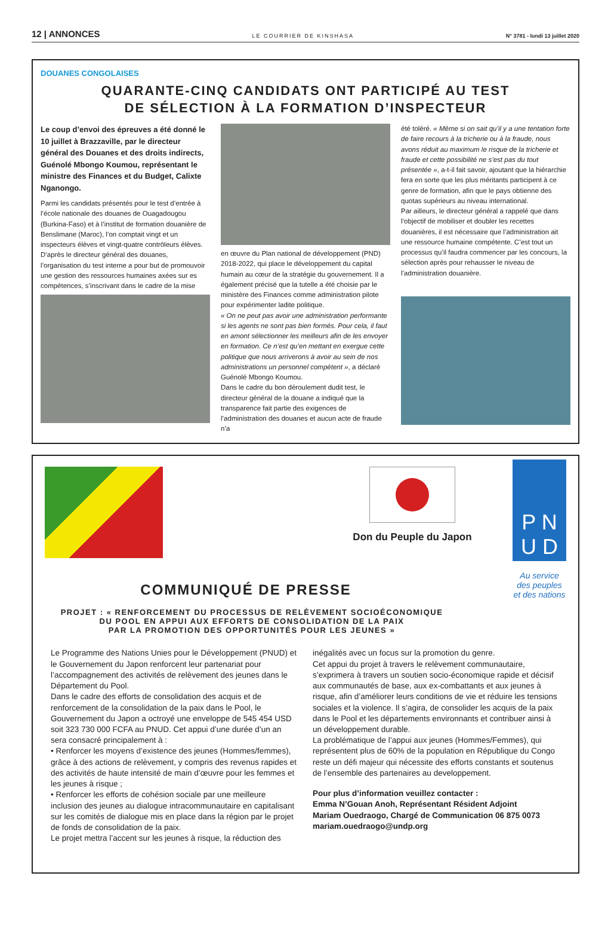12 | ANNONCES LE COURRIER DE KINSHASA N° 3781 - lundi 13 juillet 2020
DOUANES CONGOLAISES
QUARANTE-CINQ CANDIDATS ONT PARTICIPÉ AU TEST
DE SÉLECTION À LA FORMATION D’INSPECTEUR
Le coup d’envoi des épreuves a été donné le 10 juillet à Brazzaville, par le directeur général des Douanes et des droits indirects, Guénolé Mbongo Koumou, représentant le ministre des Finances et du Budget, Calixte Nganongo.
Parmi les candidats présentés pour le test d’entrée à l’école nationale des douanes de Ouagadougou (Burkina-Faso) et à l’institut de formation douanière de Benslimane (Maroc), l’on comptait vingt et un inspecteurs élèves et vingt-quatre contrôleurs élèves.
D’après le directeur général des douanes, l’organisation du test interne a pour but de promouvoir une gestion des ressources humaines axées sur es compétences, s’inscrivant dans le cadre de la mise
en œuvre du Plan national de développement (PND) 2018-2022, qui place le développement du capital humain au cœur de la stratégie du gouvernement. Il a également précisé que la tutelle a été choisie par le ministère des Finances comme administration pilote pour expérimenter ladite politique.
« On ne peut pas avoir une administration performante si les agents ne sont pas bien formés. Pour cela, il faut en amont sélectionner les meilleurs afin de les envoyer en formation. Ce n’est qu’en mettant en exergue cette politique que nous arriverons à avoir au sein de nos administrations un personnel compétent », a déclaré Guénolé Mbongo Koumou.
Dans le cadre du bon déroulement dudit test, le directeur général de la douane a indiqué que la transparence fait partie des exigences de l’administration des douanes et aucun acte de fraude n’a
été toléré. « Même si on sait qu’il y a une tentation forte de faire recours à la tricherie ou à la fraude, nous avons réduit au maximum le risque de la tricherie et fraude et cette possibilité ne s’est pas du tout présentée », a-t-il fait savoir, ajoutant que la hiérarchie fera en sorte que les plus méritants participent à ce genre de formation, afin que le pays obtienne des quotas supérieurs au niveau international.
Par ailleurs, le directeur général a rappelé que dans l’objectif de mobiliser et doubler les recettes douanières, il est nécessaire que l’administration ait une ressource humaine compétente. C’est tout un processus qu’il faudra commencer par les concours, la sélection après pour rehausser le niveau de l’administration douanière.
Don du Peuple du Japon
P N
U D
Au service
des peuples
et des nations
COMMUNIQUÉ DE PRESSE
PROJET : « RENFORCEMENT DU PROCESSUS DE RELÈVEMENT SOCIOÉCONOMIQUE
DU POOL EN APPUI AUX EFFORTS DE CONSOLIDATION DE LA PAIX
PAR LA PROMOTION DES OPPORTUNITÉS POUR LES JEUNES »
Le Programme des Nations Unies pour le Développement (PNUD) et le Gouvernement du Japon renforcent leur partenariat pour l’accompagnement des activités de relèvement des jeunes dans le Département du Pool.
Dans le cadre des efforts de consolidation des acquis et de renforcement de la consolidation de la paix dans le Pool, le Gouvernement du Japon a octroyé une enveloppe de 545 454 USD soit 323 730 000 FCFA au PNUD. Cet appui d’une durée d’un an sera consacré principalement à :
• Renforcer les moyens d’existence des jeunes (Hommes/femmes), grâce à des actions de relèvement, y compris des revenus rapides et des activités de haute intensité de main d’œuvre pour les femmes et les jeunes à risque ;
• Renforcer les efforts de cohésion sociale par une meilleure inclusion des jeunes au dialogue intracommunautaire en capitalisant sur les comités de dialogue mis en place dans la région par le projet de fonds de consolidation de la paix.
Le projet mettra l’accent sur les jeunes à risque, la réduction des
inégalités avec un focus sur la promotion du genre.
Cet appui du projet à travers le relèvement communautaire, s’exprimera à travers un soutien socio-économique rapide et décisif aux communautés de base, aux ex-combattants et aux jeunes à risque, afin d’améliorer leurs conditions de vie et réduire les tensions sociales et la violence. Il s’agira, de consolider les acquis de la paix dans le Pool et les départements environnants et contribuer ainsi à un développement durable.
La problématique de l’appui aux jeunes (Hommes/Femmes), qui représentent plus de 60% de la population en République du Congo reste un défi majeur qui nécessite des efforts constants et soutenus de l’ensemble des partenaires au developpement.
Pour plus d’information veuillez contacter :
Emma N’Gouan Anoh, Représentant Résident Adjoint
Mariam Ouedraogo, Chargé de Communication 06 875 0073
mariam.ouedraogo@undp.org